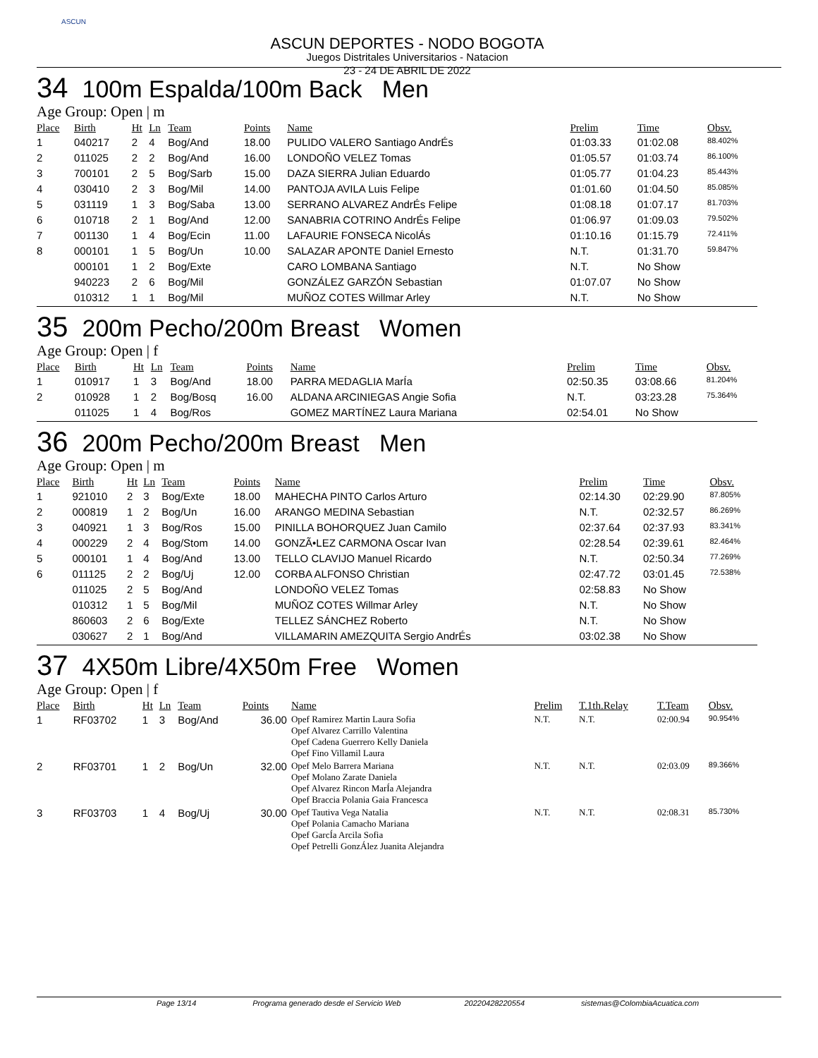ASCUN
ASCUN DEPORTES - NODO BOGOTA
Juegos Distritales Universitarios - Natacion
23 - 24 DE ABRIL DE 2022
34 100m Espalda/100m Back Men
Age Group: Open | m
| Place | Birth | Ht | Ln | Team | Points | Name | Prelim | Time | Obsv. |
| --- | --- | --- | --- | --- | --- | --- | --- | --- | --- |
| 1 | 040217 | 2 | 4 | Bog/And | 18.00 | PULIDO VALERO Santiago AndrÉs | 01:03.33 | 01:02.08 | 88.402% |
| 2 | 011025 | 2 | 2 | Bog/And | 16.00 | LONDOÑO VELEZ Tomas | 01:05.57 | 01:03.74 | 86.100% |
| 3 | 700101 | 2 | 5 | Bog/Sarb | 15.00 | DAZA SIERRA Julian Eduardo | 01:05.77 | 01:04.23 | 85.443% |
| 4 | 030410 | 2 | 3 | Bog/Mil | 14.00 | PANTOJA AVILA Luis Felipe | 01:01.60 | 01:04.50 | 85.085% |
| 5 | 031119 | 1 | 3 | Bog/Saba | 13.00 | SERRANO ALVAREZ AndrÉs Felipe | 01:08.18 | 01:07.17 | 81.703% |
| 6 | 010718 | 2 | 1 | Bog/And | 12.00 | SANABRIA COTRINO AndrÉs Felipe | 01:06.97 | 01:09.03 | 79.502% |
| 7 | 001130 | 1 | 4 | Bog/Ecin | 11.00 | LAFAURIE FONSECA NicolÁs | 01:10.16 | 01:15.79 | 72.411% |
| 8 | 000101 | 1 | 5 | Bog/Un | 10.00 | SALAZAR APONTE Daniel Ernesto | N.T. | 01:31.70 | 59.847% |
| | 000101 | 1 | 2 | Bog/Exte | | CARO LOMBANA Santiago | N.T. | No Show | |
| | 940223 | 2 | 6 | Bog/Mil | | GONZÁLEZ GARZÓN Sebastian | 01:07.07 | No Show | |
| | 010312 | 1 | 1 | Bog/Mil | | MUÑOZ COTES Willmar Arley | N.T. | No Show | |
35 200m Pecho/200m Breast Women
Age Group: Open | f
| Place | Birth | Ht | Ln | Team | Points | Name | Prelim | Time | Obsv. |
| --- | --- | --- | --- | --- | --- | --- | --- | --- | --- |
| 1 | 010917 | 1 | 3 | Bog/And | 18.00 | PARRA MEDAGLIA MarÍa | 02:50.35 | 03:08.66 | 81.204% |
| 2 | 010928 | 1 | 2 | Bog/Bosq | 16.00 | ALDANA ARCINIEGAS Angie Sofia | N.T. | 03:23.28 | 75.364% |
| | 011025 | 1 | 4 | Bog/Ros | | GOMEZ MARTÍNEZ Laura Mariana | 02:54.01 | No Show | |
36 200m Pecho/200m Breast Men
Age Group: Open | m
| Place | Birth | Ht | Ln | Team | Points | Name | Prelim | Time | Obsv. |
| --- | --- | --- | --- | --- | --- | --- | --- | --- | --- |
| 1 | 921010 | 2 | 3 | Bog/Exte | 18.00 | MAHECHA PINTO Carlos Arturo | 02:14.30 | 02:29.90 | 87.805% |
| 2 | 000819 | 1 | 2 | Bog/Un | 16.00 | ARANGO MEDINA Sebastian | N.T. | 02:32.57 | 86.269% |
| 3 | 040921 | 1 | 3 | Bog/Ros | 15.00 | PINILLA BOHORQUEZ Juan Camilo | 02:37.64 | 02:37.93 | 83.341% |
| 4 | 000229 | 2 | 4 | Bog/Stom | 14.00 | GONZÃ•LEZ CARMONA Oscar Ivan | 02:28.54 | 02:39.61 | 82.464% |
| 5 | 000101 | 1 | 4 | Bog/And | 13.00 | TELLO CLAVIJO Manuel Ricardo | N.T. | 02:50.34 | 77.269% |
| 6 | 011125 | 2 | 2 | Bog/Uj | 12.00 | CORBA ALFONSO Christian | 02:47.72 | 03:01.45 | 72.538% |
| | 011025 | 2 | 5 | Bog/And | | LONDOÑO VELEZ Tomas | 02:58.83 | No Show | |
| | 010312 | 1 | 5 | Bog/Mil | | MUÑOZ COTES Willmar Arley | N.T. | No Show | |
| | 860603 | 2 | 6 | Bog/Exte | | TELLEZ SÁNCHEZ Roberto | N.T. | No Show | |
| | 030627 | 2 | 1 | Bog/And | | VILLAMARIN AMEZQUITA Sergio AndrÉs | 03:02.38 | No Show | |
37 4X50m Libre/4X50m Free Women
Age Group: Open | f
| Place | Birth | Ht | Ln | Team | Points | Name | Prelim | T.1th.Relay | T.Team | Obsv. |
| --- | --- | --- | --- | --- | --- | --- | --- | --- | --- | --- |
| 1 | RF03702 | 1 | 3 | Bog/And | 36.00 | Opef Ramirez Martin Laura Sofia Opef Alvarez Carrillo Valentina Opef Cadena Guerrero Kelly Daniela Opef Fino Villamil Laura | N.T. | N.T. | 02:00.94 | 90.954% |
| 2 | RF03701 | 1 | 2 | Bog/Un | 32.00 | Opef Melo Barrera Mariana Opef Molano Zarate Daniela Opef Alvarez Rincon MarÍa Alejandra Opef Braccia Polania Gaia Francesca | N.T. | N.T. | 02:03.09 | 89.366% |
| 3 | RF03703 | 1 | 4 | Bog/Uj | 30.00 | Opef Tautiva Vega Natalia Opef Polania Camacho Mariana Opef GarcÍa Arcila Sofia Opef Petrelli GonzÁlez Juanita Alejandra | N.T. | N.T. | 02:08.31 | 85.730% |
Page 13/14 Programa generado desde el Servicio Web 20220428220554 sistemas@ColombiaAcuatica.com